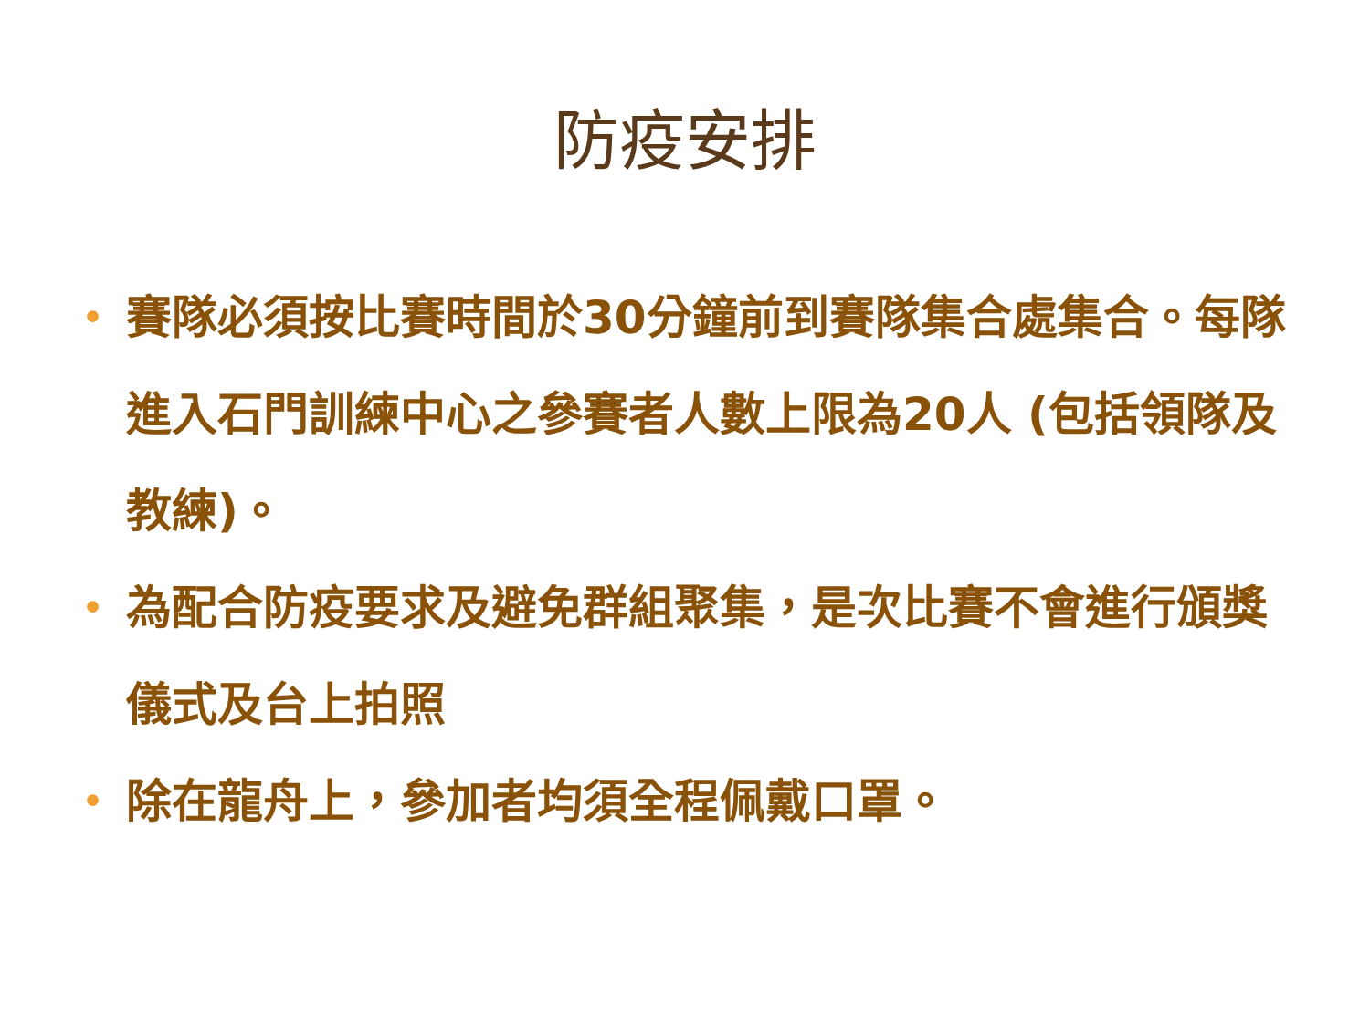防疫安排
• 賽隊必須按比賽時間於30分鐘前到賽隊集合處集合。每隊進入石門訓練中心之參賽者人數上限為20人 (包括領隊及教練)。
• 為配合防疫要求及避免群組聚集，是次比賽不會進行頒獎儀式及台上拍照
• 除在龍舟上，參加者均須全程佩戴口罩。